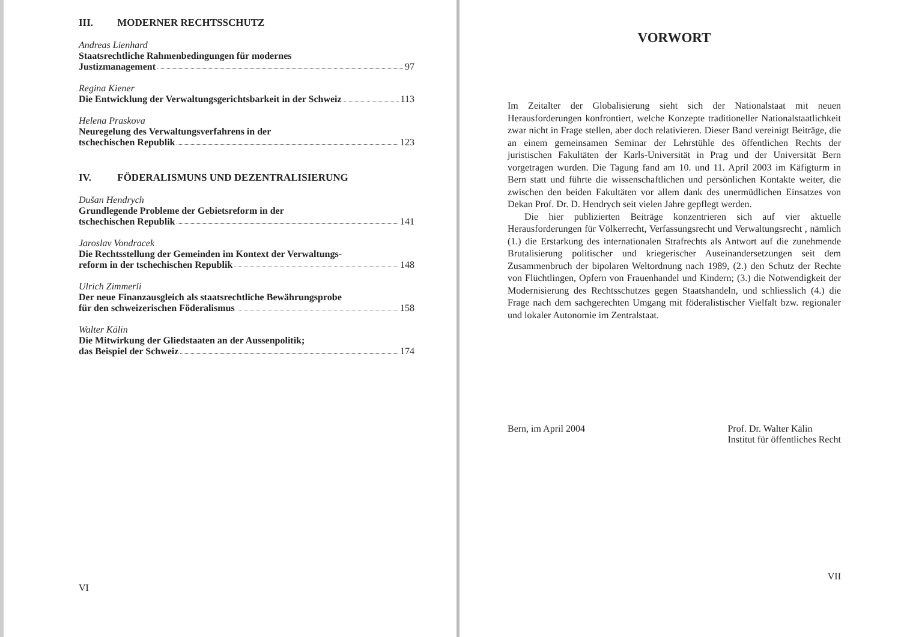III. MODERNER RECHTSSCHUTZ
Andreas Lienhard
Staatsrechtliche Rahmenbedingungen für modernes
Justizmanagement 97
Regina Kiener
Die Entwicklung der Verwaltungsgerichtsbarkeit in der Schweiz 113
Helena Praskova
Neuregelung des Verwaltungsverfahrens in der
tschechischen Republik 123
IV. FÖDERALISMUNS UND DEZENTRALISIERUNG
Dušan Hendrych
Grundlegende Probleme der Gebietsreform in der
tschechischen Republik 141
Jaroslav Vondracek
Die Rechtsstellung der Gemeinden im Kontext der Verwaltungs-
reform in der tschechischen Republik 148
Ulrich Zimmerli
Der neue Finanzausgleich als staatsrechtliche Bewährungsprobe
für den schweizerischen Föderalismus 158
Walter Kälin
Die Mitwirkung der Gliedstaaten an der Aussenpolitik;
das Beispiel der Schweiz 174
VI
VORWORT
Im Zeitalter der Globalisierung sieht sich der Nationalstaat mit neuen Herausforderungen konfrontiert, welche Konzepte traditioneller Nationalstaatlichkeit zwar nicht in Frage stellen, aber doch relativieren. Dieser Band vereinigt Beiträge, die an einem gemeinsamen Seminar der Lehrstühle des öffentlichen Rechts der juristischen Fakultäten der Karls-Universität in Prag und der Universität Bern vorgetragen wurden. Die Tagung fand am 10. und 11. April 2003 im Käfigturm in Bern statt und führte die wissenschaftlichen und persönlichen Kontakte weiter, die zwischen den beiden Fakultäten vor allem dank des unermüdlichen Einsatzes von Dekan Prof. Dr. D. Hendrych seit vielen Jahre gepflegt werden.
Die hier publizierten Beiträge konzentrieren sich auf vier aktuelle Herausforderungen für Völkerrecht, Verfassungsrecht und Verwaltungsrecht , nämlich (1.) die Erstarkung des internationalen Strafrechts als Antwort auf die zunehmende Brutalisierung politischer und kriegerischer Auseinandersetzungen seit dem Zusammenbruch der bipolaren Weltordnung nach 1989, (2.) den Schutz der Rechte von Flüchtlingen, Opfern von Frauenhandel und Kindern; (3.) die Notwendigkeit der Modernisierung des Rechtsschutzes gegen Staatshandeln, und schliesslich (4.) die Frage nach dem sachgerechten Umgang mit föderalistischer Vielfalt bzw. regionaler und lokaler Autonomie im Zentralstaat.
Bern, im April 2004 Prof. Dr. Walter Kälin
Institut für öffentliches Recht
VII